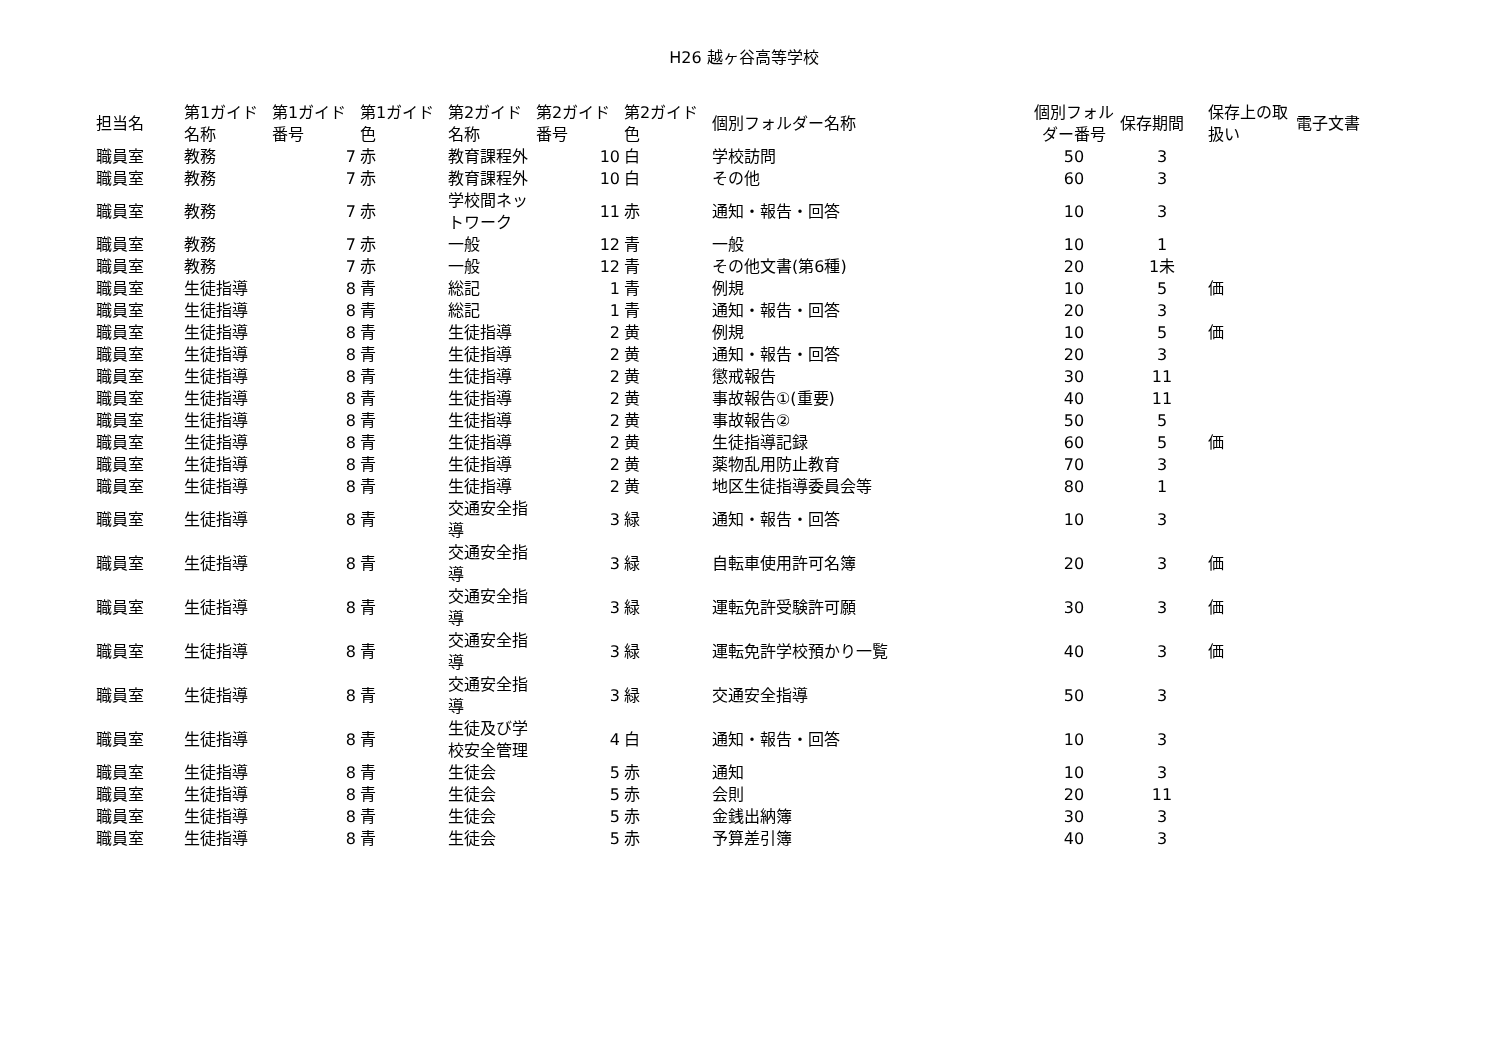H26 越ヶ谷高等学校
| 担当名 | 第1ガイド名称 | 第1ガイド番号 | 第1ガイド色 | 第2ガイド名称 | 第2ガイド番号 | 第2ガイド色 | 個別フォルダー名称 | 個別フォルダー番号 | 保存期間 | 保存上の取扱い | 電子文書 |
| --- | --- | --- | --- | --- | --- | --- | --- | --- | --- | --- | --- |
| 職員室 | 教務 | 7 | 赤 | 教育課程外 | 10 | 白 | 学校訪問 | 50 | 3 | | |
| 職員室 | 教務 | 7 | 赤 | 教育課程外 | 10 | 白 | その他 | 60 | 3 | | |
| 職員室 | 教務 | 7 | 赤 | 学校間ネットワーク | 11 | 赤 | 通知・報告・回答 | 10 | 3 | | |
| 職員室 | 教務 | 7 | 赤 | 一般 | 12 | 青 | 一般 | 10 | 1 | | |
| 職員室 | 教務 | 7 | 赤 | 一般 | 12 | 青 | その他文書(第6種) | 20 | 1未 | | |
| 職員室 | 生徒指導 | 8 | 青 | 総記 | 1 | 青 | 例規 | 10 | 5 | 価 | |
| 職員室 | 生徒指導 | 8 | 青 | 総記 | 1 | 青 | 通知・報告・回答 | 20 | 3 | | |
| 職員室 | 生徒指導 | 8 | 青 | 生徒指導 | 2 | 黄 | 例規 | 10 | 5 | 価 | |
| 職員室 | 生徒指導 | 8 | 青 | 生徒指導 | 2 | 黄 | 通知・報告・回答 | 20 | 3 | | |
| 職員室 | 生徒指導 | 8 | 青 | 生徒指導 | 2 | 黄 | 懲戒報告 | 30 | 11 | | |
| 職員室 | 生徒指導 | 8 | 青 | 生徒指導 | 2 | 黄 | 事故報告①(重要) | 40 | 11 | | |
| 職員室 | 生徒指導 | 8 | 青 | 生徒指導 | 2 | 黄 | 事故報告② | 50 | 5 | | |
| 職員室 | 生徒指導 | 8 | 青 | 生徒指導 | 2 | 黄 | 生徒指導記録 | 60 | 5 | 価 | |
| 職員室 | 生徒指導 | 8 | 青 | 生徒指導 | 2 | 黄 | 薬物乱用防止教育 | 70 | 3 | | |
| 職員室 | 生徒指導 | 8 | 青 | 生徒指導 | 2 | 黄 | 地区生徒指導委員会等 | 80 | 1 | | |
| 職員室 | 生徒指導 | 8 | 青 | 交通安全指導 | 3 | 緑 | 通知・報告・回答 | 10 | 3 | | |
| 職員室 | 生徒指導 | 8 | 青 | 交通安全指導 | 3 | 緑 | 自転車使用許可名簿 | 20 | 3 | 価 | |
| 職員室 | 生徒指導 | 8 | 青 | 交通安全指導 | 3 | 緑 | 運転免許受験許可願 | 30 | 3 | 価 | |
| 職員室 | 生徒指導 | 8 | 青 | 交通安全指導 | 3 | 緑 | 運転免許学校預かり一覧 | 40 | 3 | 価 | |
| 職員室 | 生徒指導 | 8 | 青 | 交通安全指導 | 3 | 緑 | 交通安全指導 | 50 | 3 | | |
| 職員室 | 生徒指導 | 8 | 青 | 生徒及び学校安全管理 | 4 | 白 | 通知・報告・回答 | 10 | 3 | | |
| 職員室 | 生徒指導 | 8 | 青 | 生徒会 | 5 | 赤 | 通知 | 10 | 3 | | |
| 職員室 | 生徒指導 | 8 | 青 | 生徒会 | 5 | 赤 | 会則 | 20 | 11 | | |
| 職員室 | 生徒指導 | 8 | 青 | 生徒会 | 5 | 赤 | 金銭出納簿 | 30 | 3 | | |
| 職員室 | 生徒指導 | 8 | 青 | 生徒会 | 5 | 赤 | 予算差引簿 | 40 | 3 | | |